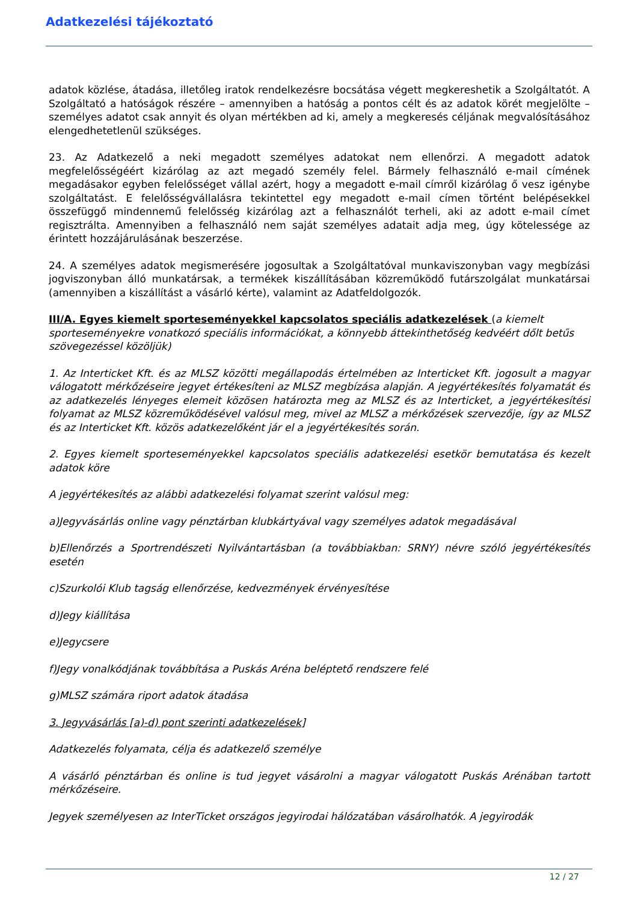Adatkezelési tájékoztató
adatok közlése, átadása, illetőleg iratok rendelkezésre bocsátása végett megkereshetik a Szolgáltatót. A Szolgáltató a hatóságok részére – amennyiben a hatóság a pontos célt és az adatok körét megjelölte – személyes adatot csak annyit és olyan mértékben ad ki, amely a megkeresés céljának megvalósításához elengedhetetlenül szükséges.
23. Az Adatkezelő a neki megadott személyes adatokat nem ellenőrzi. A megadott adatok megfelelősségéért kizárólag az azt megadó személy felel. Bármely felhasználó e-mail címének megadásakor egyben felelősséget vállal azért, hogy a megadott e-mail címről kizárólag ő vesz igénybe szolgáltatást. E felelősségvállalásra tekintettel egy megadott e-mail címen történt belépésekkel összefüggő mindennemű felelősség kizárólag azt a felhasználót terheli, aki az adott e-mail címet regisztrálta. Amennyiben a felhasználó nem saját személyes adatait adja meg, úgy kötelessége az érintett hozzájárulásának beszerzése.
24. A személyes adatok megismerésére jogosultak a Szolgáltatóval munkaviszonyban vagy megbízási jogviszonyban álló munkatársak, a termékek kiszállításában közreműködő futárszolgálat munkatársai (amennyiben a kiszállítást a vásárló kérte), valamint az Adatfeldolgozók.
III/A. Egyes kiemelt sporteseményekkel kapcsolatos speciális adatkezelések (a kiemelt sporteseményekre vonatkozó speciális információkat, a könnyebb áttekinthetőség kedvéért dőlt betűs szövegezéssel közöljük)
1. Az Interticket Kft. és az MLSZ közötti megállapodás értelmében az Interticket Kft. jogosult a magyar válogatott mérkőzéseire jegyet értékesíteni az MLSZ megbízása alapján. A jegyértékesítés folyamatát és az adatkezelés lényeges elemeit közösen határozta meg az MLSZ és az Interticket, a jegyértékesítési folyamat az MLSZ közreműködésével valósul meg, mivel az MLSZ a mérkőzések szervezője, így az MLSZ és az Interticket Kft. közös adatkezelőként jár el a jegyértékesítés során.
2. Egyes kiemelt sporteseményekkel kapcsolatos speciális adatkezelési esetkör bemutatása és kezelt adatok köre
A jegyértékesítés az alábbi adatkezelési folyamat szerint valósul meg:
a)Jegyvásárlás online vagy pénztárban klubkártyával vagy személyes adatok megadásával
b)Ellenőrzés a Sportrendészeti Nyilvántartásban (a továbbiakban: SRNY) névre szóló jegyértékesítés esetén
c)Szurkolói Klub tagság ellenőrzése, kedvezmények érvényesítése
d)Jegy kiállítása
e)Jegycsere
f)Jegy vonalkódjának továbbítása a Puskás Aréna beléptető rendszere felé
g)MLSZ számára riport adatok átadása
3. Jegyvásárlás [a)-d) pont szerinti adatkezelések]
Adatkezelés folyamata, célja és adatkezelő személye
A vásárló pénztárban és online is tud jegyet vásárolni a magyar válogatott Puskás Arénában tartott mérkőzéseire.
Jegyek személyesen az InterTicket országos jegyirodai hálózatában vásárolhatók. A jegyirodák
12 / 27